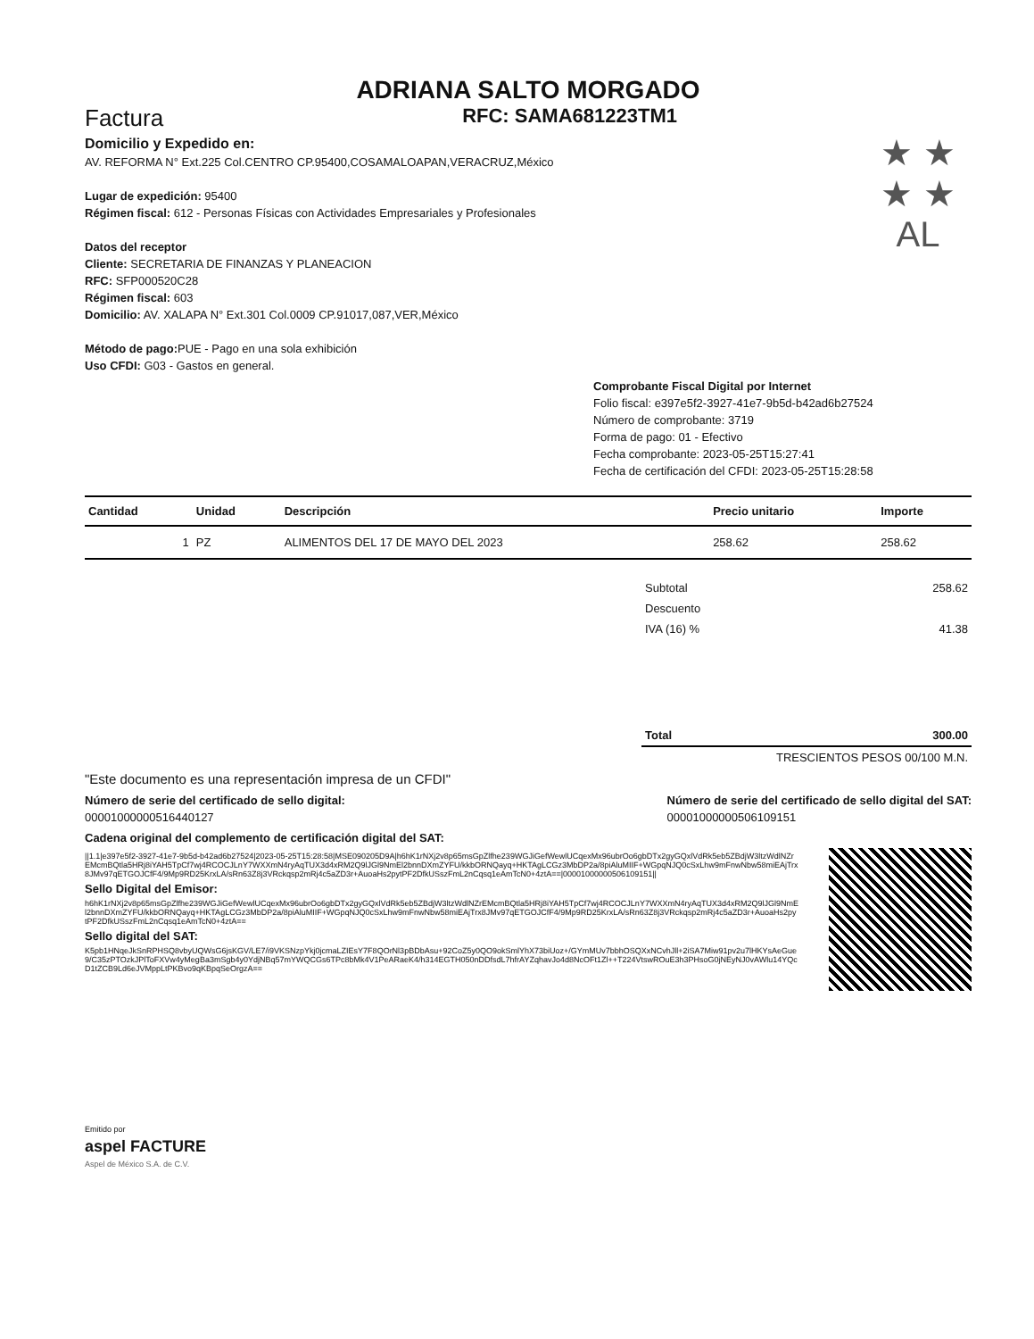ADRIANA SALTO MORGADO
Factura RFC: SAMA681223TM1
Domicilio y Expedido en:
AV. REFORMA N° Ext.225 Col.CENTRO CP.95400,COSAMALOAPAN,VERACRUZ,México
Lugar de expedición: 95400
Régimen fiscal: 612 - Personas Físicas con Actividades Empresariales y Profesionales
Datos del receptor
Cliente: SECRETARIA DE FINANZAS Y PLANEACION
RFC: SFP000520C28
Régimen fiscal: 603
Domicilio: AV. XALAPA N° Ext.301 Col.0009 CP.91017,087,VER,México
Método de pago: PUE - Pago en una sola exhibición
Uso CFDI: G03 - Gastos en general.
★ ★ ★ ★
AL
Comprobante Fiscal Digital por Internet
Folio fiscal: e397e5f2-3927-41e7-9b5d-b42ad6b27524
Número de comprobante: 3719
Forma de pago: 01 - Efectivo
Fecha comprobante: 2023-05-25T15:27:41
Fecha de certificación del CFDI: 2023-05-25T15:28:58
| Cantidad | Unidad | Descripción | Precio unitario | Importe |
| --- | --- | --- | --- | --- |
| 1 | PZ | ALIMENTOS DEL 17 DE MAYO DEL 2023 | 258.62 | 258.62 |
| Subtotal | 258.62 |
| Descuento | |
| IVA (16) % | 41.38 |
| Total | 300.00 |
| TRESCIENTOS PESOS 00/100 M.N. | |
"Este documento es una representación impresa de un CFDI"
Número de serie del certificado de sello digital:
00001000000516440127
Número de serie del certificado de sello digital del SAT:
00001000000506109151
Cadena original del complemento de certificación digital del SAT:
||1.1|e397e5f2-3927-41e7-9b5d-b42ad6b27524|2023-05-25T15:28:58|MSE090205D9A|h6hK1rNXj2v8p65msGpZlfhe239WGJiGefWewlUCqexMx96ubrOo6gbDTx2gyGQxlVdRk5eb5ZBdjW3ltzWdlNZrEMcmBQtla5HRj8iYAH5TpCf7wj4RCOCJLnY7WXXmN4ryAqTUX3d4xRM2Q9lJGl9NmEl2bnnDXmZYFU/kkbORNQayq+HKTAgLCGz3MbDP2a/8piAluMIIF+WGpqNJQ0cSxLhw9mFnwNbw58miEAjTrx8JMv97qETGOJCfF4/9Mp9RD25KrxLA/sRn63Z8j3VRckqsp2mRj4c5aZD3r+AuoaHs2pytPF2DfkUSszFmL2nCqsq1eAmTcN0+4ztA==|00001000000506109151||
Sello Digital del Emisor:
h6hK1rNXj2v8p65msGpZlfhe239WGJiGefWewlUCqexMx96ubrOo6gbDTx2gyGQxlVdRk5eb5ZBdjW3ltzWdlNZrEMcmBQtla5HRj8iYAH5TpCf7wj4RCOCJLnY7WXXmN4ryAqTUX3d4xRM2Q9lJGl9NmEl2bnnDXmZYFU/kkbORNQayq+HKTAgLCGz3MbDP2a/8piAluMIIF+WGpqNJQ0cSxLhw9mFnwNbw58miEAjTrx8JMv97qETGOJCfF4/9Mp9RD25KrxLA/sRn63Z8j3VRckqsp2mRj4c5aZD3r+AuoaHs2pytPF2DfkUSszFmL2nCqsq1eAmTcN0+4ztA==
Sello digital del SAT:
K5pb1HNqeJkSnRPHSQ8vbyUQWsG6jsKGV/LE7/i9VKSNzpYkj0jcmaLZIEsY7F8QOrNl3pBDbAsu+92CoZ5y0QO9okSmlYhX73biUoz+/GYmMUv7bbhOSQXxNCvhJll+2iSA7Miw91pv2u7lHKYsAeGue9/C35zPTOzkJPlToFXVw4yMegBa3mSgb4y0YdjNBq57mYWQCGs6TPc8bMk4V1PeARaeK4/h314EGTH050nDDfsdL7hfrAYZqhavJo4d8NcOFt1Zl++T224VtswROuE3h3PHsoG0jNEyNJ0vAWlu14YQcD1tZCB9Ld6eJVMppLtPKBvo9qKBpqSeOrgzA==
Emitido por
aspel FACTURE
Aspel de México S.A. de C.V.